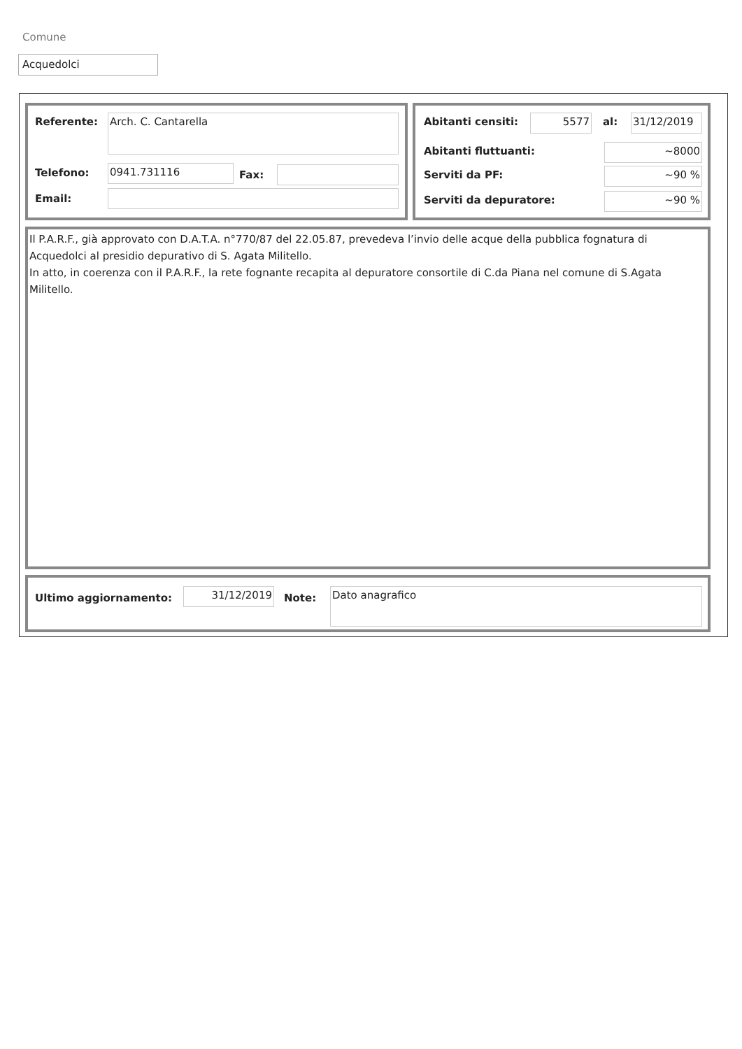Comune
Acquedolci
Referente: Arch. C. Cantarella
Telefono: 0941.731116 Fax:
Email:
Abitanti censiti: 5577 al: 31/12/2019
Abitanti fluttuanti: ~8000
Serviti da PF: ~90 %
Serviti da depuratore: ~90 %
Il P.A.R.F., già approvato con D.A.T.A. n°770/87 del 22.05.87, prevedeva l’invio delle acque della pubblica fognatura di Acquedolci al presidio depurativo di S. Agata Militello.
In atto, in coerenza con il P.A.R.F., la rete fognante recapita al depuratore consortile di C.da Piana nel comune di S.Agata Militello.
Ultimo aggiornamento: 31/12/2019 Note: Dato anagrafico